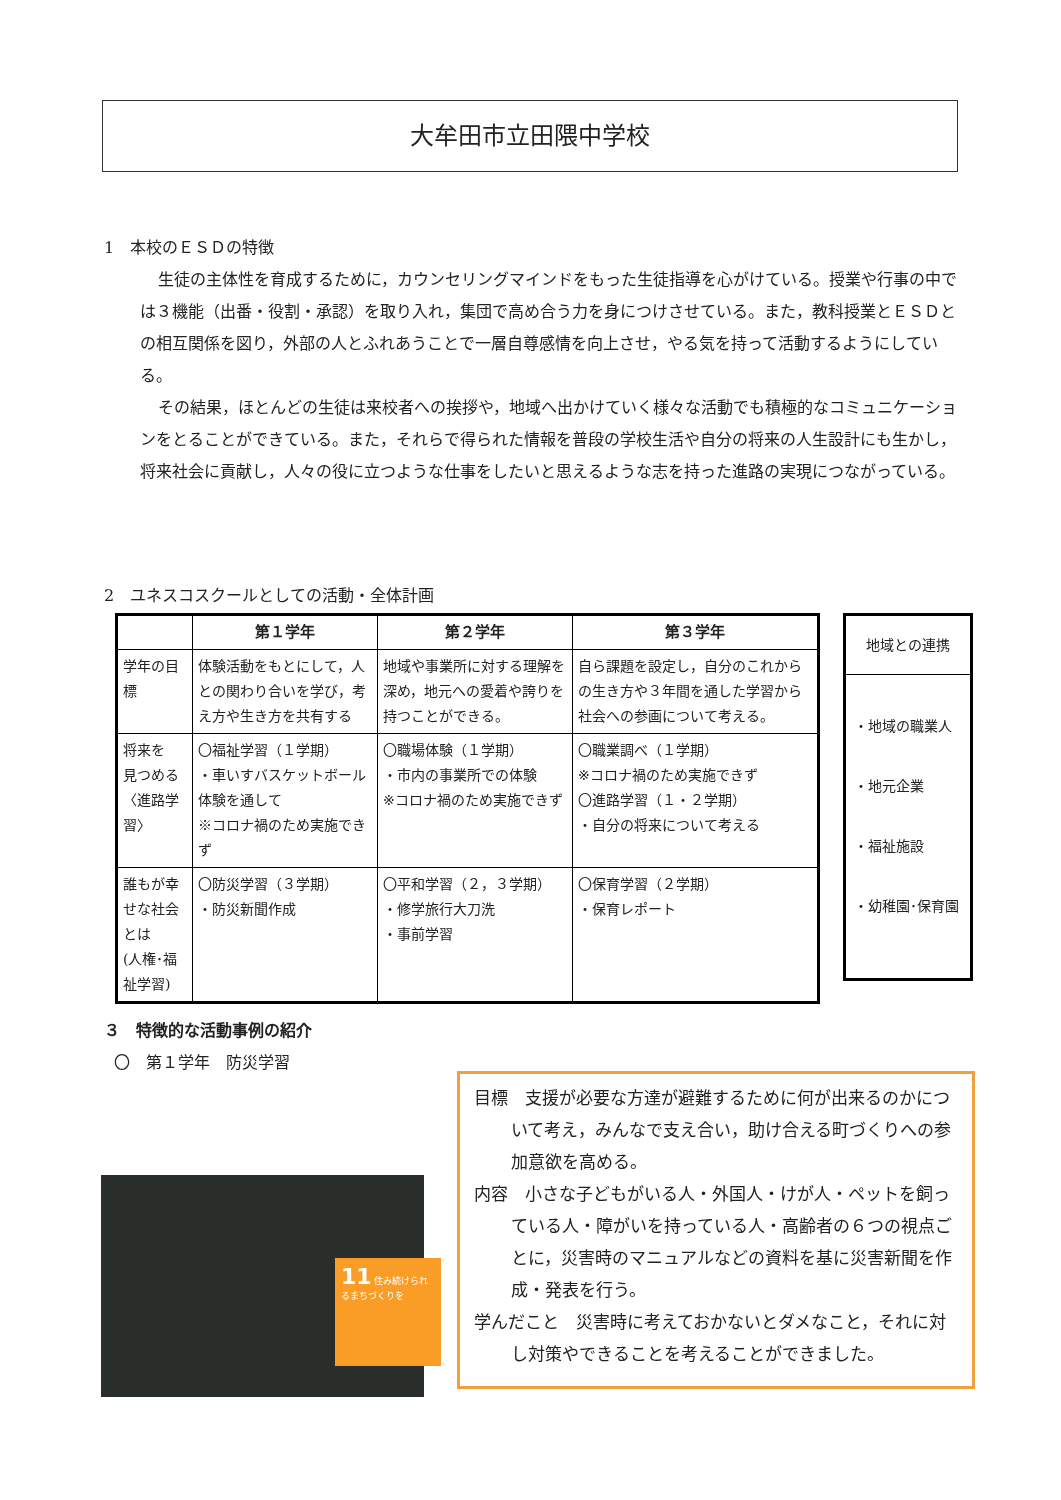大牟田市立田隈中学校
1　本校のＥＳＤの特徴
生徒の主体性を育成するために，カウンセリングマインドをもった生徒指導を心がけている。授業や行事の中では３機能（出番・役割・承認）を取り入れ，集団で高め合う力を身につけさせている。また，教科授業とＥＳＤとの相互関係を図り，外部の人とふれあうことで一層自尊感情を向上させ，やる気を持って活動するようにしている。
その結果，ほとんどの生徒は来校者への挨拶や，地域へ出かけていく様々な活動でも積極的なコミュニケーションをとることができている。また，それらで得られた情報を普段の学校生活や自分の将来の人生設計にも生かし，将来社会に貢献し，人々の役に立つような仕事をしたいと思えるような志を持った進路の実現につながっている。
2　ユネスコスクールとしての活動・全体計画
| | 第１学年 | 第２学年 | 第３学年 |
| --- | --- | --- | --- |
| 学年の目標 | 体験活動をもとにして，人との関わり合いを学び，考え方や生き方を共有する | 地域や事業所に対する理解を深め，地元への愛着や誇りを持つことができる。 | 自ら課題を設定し，自分のこれからの生き方や３年間を通した学習から社会への参画について考える。 |
| 将来を 見つめる 〈進路学習〉 | 〇福祉学習（１学期） ・車いすバスケットボール体験を通して ※コロナ禍のため実施できず | 〇職場体験（１学期） ・市内の事業所での体験 ※コロナ禍のため実施できず | 〇職業調べ（１学期） ※コロナ禍のため実施できず 〇進路学習（１・２学期） ・自分の将来について考える |
| 誰もが幸せな社会とは (人権･福祉学習) | 〇防災学習（３学期） ・防災新聞作成 | 〇平和学習（２，３学期） ・修学旅行大刀洗 ・事前学習 | 〇保育学習（２学期） ・保育レポート |
地域との連携
・地域の職業人
・地元企業
・福祉施設
・幼稚園･保育園
３　特徴的な活動事例の紹介
〇　第１学年　防災学習
11 住み続けられるまちづくりを
目標　支援が必要な方達が避難するために何が出来るのかについて考え，みんなで支え合い，助け合える町づくりへの参加意欲を高める。
内容　小さな子どもがいる人・外国人・けが人・ペットを飼っている人・障がいを持っている人・高齢者の６つの視点ごとに，災害時のマニュアルなどの資料を基に災害新聞を作成・発表を行う。
学んだこと　災害時に考えておかないとダメなこと，それに対し対策やできることを考えることができました。